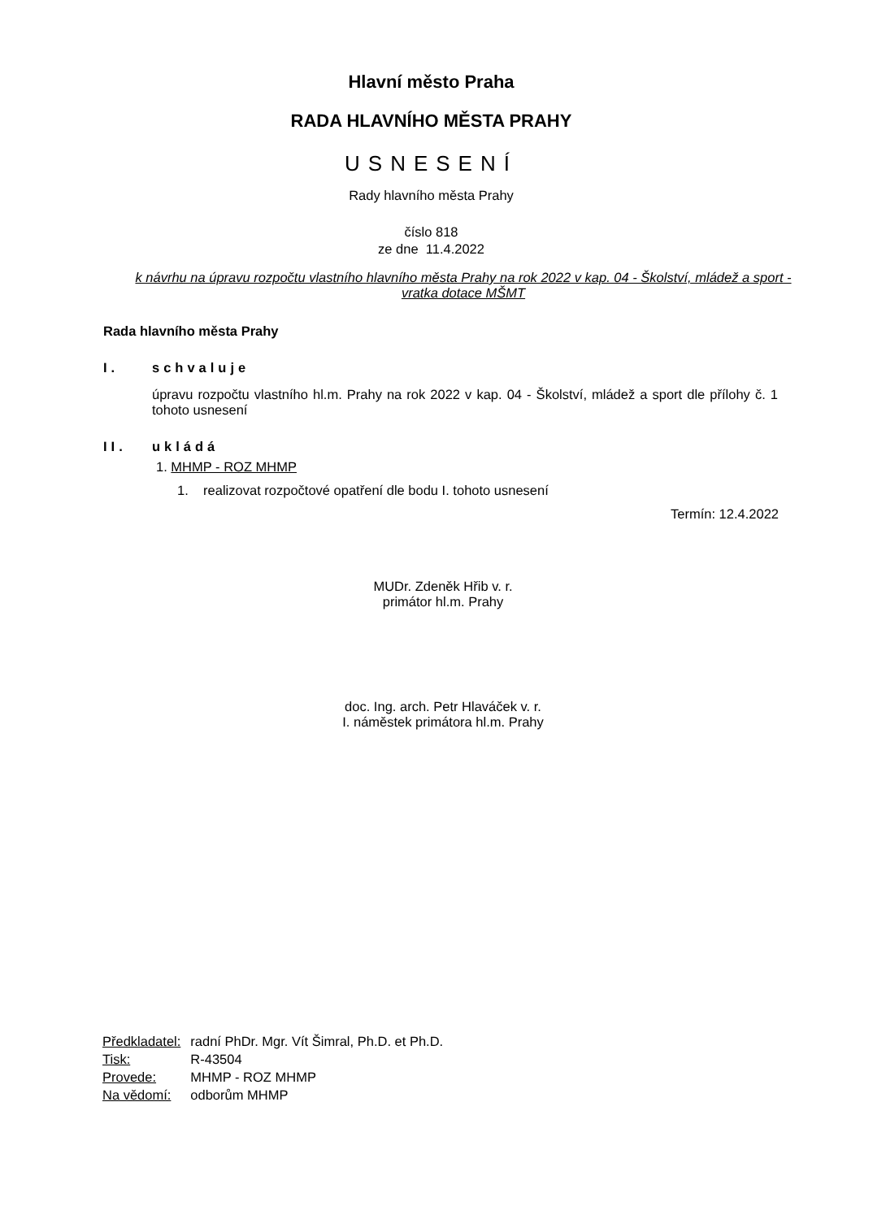Hlavní město Praha
RADA HLAVNÍHO MĚSTA PRAHY
USNESENÍ
Rady hlavního města Prahy
číslo 818
ze dne 11.4.2022
k návrhu na úpravu rozpočtu vlastního hlavního města Prahy na rok 2022 v kap. 04 - Školství, mládež a sport - vratka dotace MŠMT
Rada hlavního města Prahy
I. schvaluje
úpravu rozpočtu vlastního hl.m. Prahy na rok 2022 v kap. 04 - Školství, mládež a sport dle přílohy č. 1 tohoto usnesení
II. ukládá
1. MHMP - ROZ MHMP
1. realizovat rozpočtové opatření dle bodu I. tohoto usnesení
Termín: 12.4.2022
MUDr. Zdeněk Hřib v. r.
primátor hl.m. Prahy
doc. Ing. arch. Petr Hlaváček v. r.
I. náměstek primátora hl.m. Prahy
| Předkladatel: | radní PhDr. Mgr. Vít Šimral, Ph.D. et Ph.D. |
| Tisk: | R-43504 |
| Provede: | MHMP - ROZ MHMP |
| Na vědomí: | odborům MHMP |